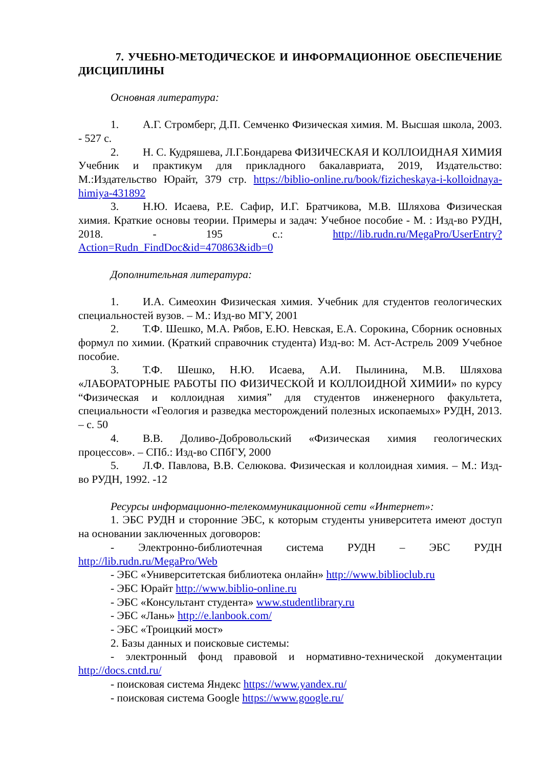7. УЧЕБНО-МЕТОДИЧЕСКОЕ И ИНФОРМАЦИОННОЕ ОБЕСПЕЧЕНИЕ ДИСЦИПЛИНЫ
Основная литература:
1. А.Г. Стромберг, Д.П. Семченко Физическая химия. М. Высшая школа, 2003. - 527 с.
2. Н. С. Кудряшева, Л.Г.Бондарева ФИЗИЧЕСКАЯ И КОЛЛОИДНАЯ ХИМИЯ Учебник и практикум для прикладного бакалавриата, 2019, Издательство: М.:Издательство Юрайт, 379 стр. https://biblio-online.ru/book/fizicheskaya-i-kolloidnaya-himiya-431892
3. Н.Ю. Исаева, Р.Е. Сафир, И.Г. Братчикова, М.В. Шляхова Физическая химия. Краткие основы теории. Примеры и задач: Учебное пособие - М. : Изд-во РУДН, 2018. - 195 с.: http://lib.rudn.ru/MegaPro/UserEntry?Action=Rudn_FindDoc&id=470863&idb=0
Дополнительная литература:
1. И.А. Симеохин Физическая химия. Учебник для студентов геологических специальностей вузов. – М.: Изд-во МГУ, 2001
2. Т.Ф. Шешко, М.А. Рябов, Е.Ю. Невская, Е.А. Сорокина, Сборник основных формул по химии. (Краткий справочник студента) Изд-во: М. Аст-Астрель 2009 Учебное пособие.
3. Т.Ф. Шешко, Н.Ю. Исаева, А.И. Пылинина, М.В. Шляхова «ЛАБОРАТОРНЫЕ РАБОТЫ ПО ФИЗИЧЕСКОЙ И КОЛЛОИДНОЙ ХИМИИ» по курсу “Физическая и коллоидная химия” для студентов инженерного факультета, специальности «Геология и разведка месторождений полезных ископаемых» РУДН, 2013. – с. 50
4. В.В. Доливо-Добровольский «Физическая химия геологических процессов». – СПб.: Изд-во СПбГУ, 2000
5. Л.Ф. Павлова, В.В. Селюкова. Физическая и коллоидная химия. – М.: Изд-во РУДН, 1992. -12
Ресурсы информационно-телекоммуникационной сети «Интернет»:
1. ЭБС РУДН и сторонние ЭБС, к которым студенты университета имеют доступ на основании заключенных договоров:
- Электронно-библиотечная система РУДН – ЭБС РУДН http://lib.rudn.ru/MegaPro/Web
- ЭБС «Университетская библиотека онлайн» http://www.biblioclub.ru
- ЭБС Юрайт http://www.biblio-online.ru
- ЭБС «Консультант студента» www.studentlibrary.ru
- ЭБС «Лань» http://e.lanbook.com/
- ЭБС «Троицкий мост»
2. Базы данных и поисковые системы:
- электронный фонд правовой и нормативно-технической документации http://docs.cntd.ru/
- поисковая система Яндекс https://www.yandex.ru/
- поисковая система Google https://www.google.ru/